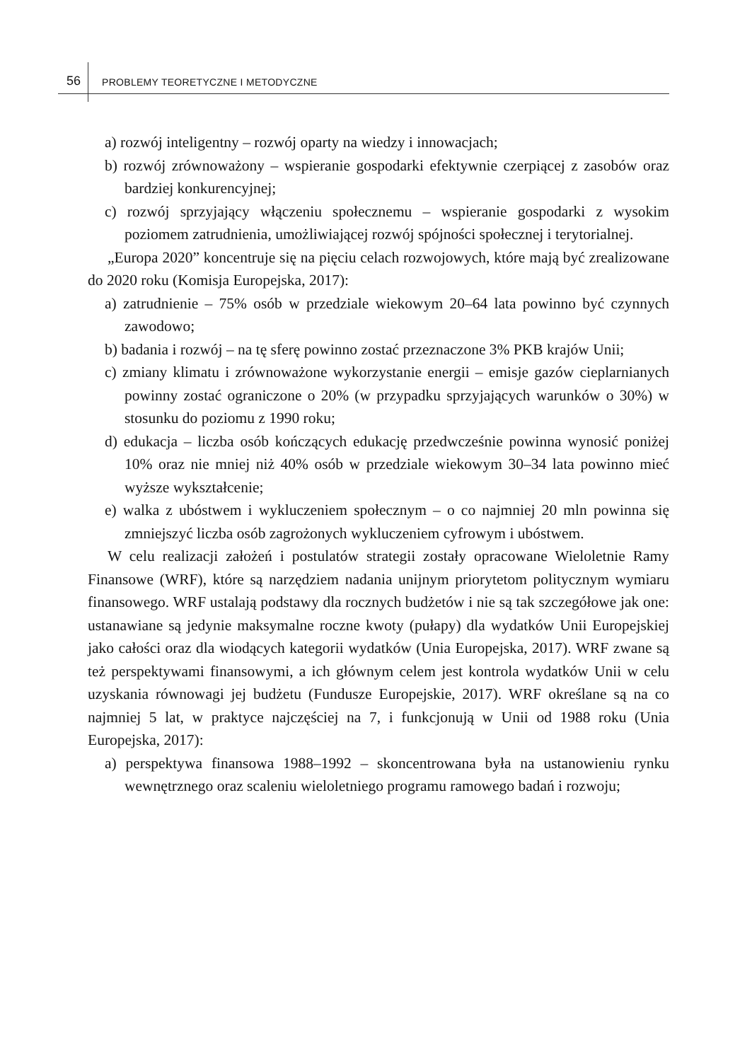56
PROBLEMY TEORETYCZNE I METODYCZNE
a) rozwój inteligentny – rozwój oparty na wiedzy i innowacjach;
b) rozwój zrównoważony – wspieranie gospodarki efektywnie czerpiącej z zasobów oraz bardziej konkurencyjnej;
c) rozwój sprzyjający włączeniu społecznemu – wspieranie gospodarki z wysokim poziomem zatrudnienia, umożliwiającej rozwój spójności społecznej i terytorialnej.
„Europa 2020” koncentruje się na pięciu celach rozwojowych, które mają być zrealizowane do 2020 roku (Komisja Europejska, 2017):
a) zatrudnienie – 75% osób w przedziale wiekowym 20–64 lata powinno być czynnych zawodowo;
b) badania i rozwój – na tę sferę powinno zostać przeznaczone 3% PKB krajów Unii;
c) zmiany klimatu i zrównoważone wykorzystanie energii – emisje gazów cieplarnianych powinny zostać ograniczone o 20% (w przypadku sprzyjających warunków o 30%) w stosunku do poziomu z 1990 roku;
d) edukacja – liczba osób kończących edukację przedwcześnie powinna wynosić poniżej 10% oraz nie mniej niż 40% osób w przedziale wiekowym 30–34 lata powinno mieć wyższe wykształcenie;
e) walka z ubóstwem i wykluczeniem społecznym – o co najmniej 20 mln powinna się zmniejszyć liczba osób zagrożonych wykluczeniem cyfrowym i ubóstwem.
W celu realizacji założeń i postulatów strategii zostały opracowane Wieloletnie Ramy Finansowe (WRF), które są narzędziem nadania unijnym priorytetom politycznym wymiaru finansowego. WRF ustalają podstawy dla rocznych budżetów i nie są tak szczegółowe jak one: ustanawiane są jedynie maksymalne roczne kwoty (pułapy) dla wydatków Unii Europejskiej jako całości oraz dla wiodących kategorii wydatków (Unia Europejska, 2017). WRF zwane są też perspektywami finansowymi, a ich głównym celem jest kontrola wydatków Unii w celu uzyskania równowagi jej budżetu (Fundusze Europejskie, 2017). WRF określane są na co najmniej 5 lat, w praktyce najczęściej na 7, i funkcjonują w Unii od 1988 roku (Unia Europejska, 2017):
a) perspektywa finansowa 1988–1992 – skoncentrowana była na ustanowieniu rynku wewnętrznego oraz scaleniu wieloletniego programu ramowego badań i rozwoju;